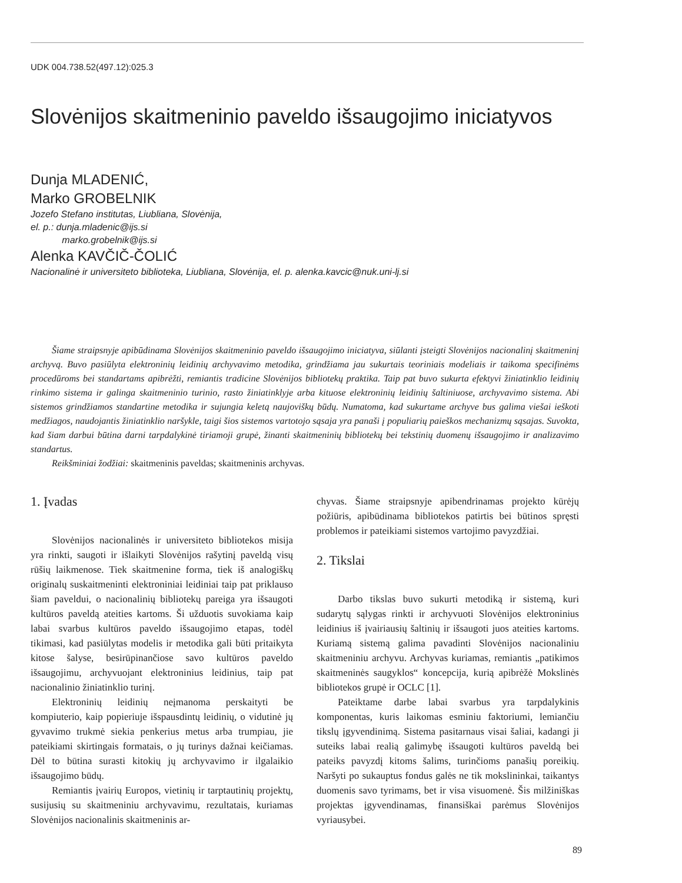UDK 004.738.52(497.12):025.3
Slovėnijos skaitmeninio paveldo išsaugojimo iniciatyvos
Dunja MLADENIĆ,
Marko GROBELNIK
Jozefo Stefano institutas, Liubliana, Slovėnija,
el. p.: dunja.mladenic@ijs.si
marko.grobelnik@ijs.si
Alenka KAVČIČ-ČOLIĆ
Nacionalinė ir universiteto biblioteka, Liubliana, Slovėnija, el. p. alenka.kavcic@nuk.uni-lj.si
Šiame straipsnyje apibūdinama Slovėnijos skaitmeninio paveldo išsaugojimo iniciatyva, siūlanti įsteigti Slovėnijos nacionalinį skaitmeninį archyvą. Buvo pasiūlyta elektroninių leidinių archyvavimo metodika, grindžiama jau sukurtais teoriniais modeliais ir taikoma specifinėms procedūroms bei standartams apibrėžti, remiantis tradicine Slovėnijos bibliotekų praktika. Taip pat buvo sukurta efektyvi žiniatinklio leidinių rinkimo sistema ir galinga skaitmeninio turinio, rasto žiniatinklyje arba kituose elektroninių leidinių šaltiniuose, archyvavimo sistema. Abi sistemos grindžiamos standartine metodika ir sujungia keletą naujoviškų būdų. Numatoma, kad sukurtame archyve bus galima viešai ieškoti medžiagos, naudojantis žiniatinklio naršykle, taigi šios sistemos vartotojo sąsaja yra panaši į populiarių paieškos mechanizmų sąsajas. Suvokta, kad šiam darbui būtina darni tarpdalykinė tiriamoji grupė, žinanti skaitmeninių bibliotekų bei tekstinių duomenų išsaugojimo ir analizavimo standartus.
Reikšminiai žodžiai: skaitmeninis paveldas; skaitmeninis archyvas.
1. Įvadas
Slovėnijos nacionalinės ir universiteto bibliotekos misija yra rinkti, saugoti ir išlaikyti Slovėnijos rašytinį paveldą visų rūšių laikmenose. Tiek skaitmenine forma, tiek iš analogiškų originalų suskaitmeninti elektroniniai leidiniai taip pat priklauso šiam paveldui, o nacionalinių bibliotekų pareiga yra išsaugoti kultūros paveldą ateities kartoms. Ši užduotis suvokiama kaip labai svarbus kultūros paveldo išsaugojimo etapas, todėl tikimasi, kad pasiūlytas modelis ir metodika gali būti pritaikyta kitose šalyse, besirūpinančiose savo kultūros paveldo išsaugojimu, archyvuojant elektroninius leidinius, taip pat nacionalinio žiniatinklio turinį.
Elektroninių leidinių neįmanoma perskaityti be kompiuterio, kaip popieriuje išspausdintų leidinių, o vidutinė jų gyvavimo trukmė siekia penkerius metus arba trumpiau, jie pateikiami skirtingais formatais, o jų turinys dažnai keičiamas. Dėl to būtina surasti kitokių jų archyvavimo ir ilgalaikio išsaugojimo būdų.
Remiantis įvairių Europos, vietinių ir tarptautinių projektų, susijusių su skaitmeniniu archyvavimu, rezultatais, kuriamas Slovėnijos nacionalinis skaitmeninis ar-
chyvas. Šiame straipsnyje apibendrinamas projekto kūrėjų požiūris, apibūdinama bibliotekos patirtis bei būtinos spręsti problemos ir pateikiami sistemos vartojimo pavyzdžiai.
2. Tikslai
Darbo tikslas buvo sukurti metodiką ir sistemą, kuri sudarytų sąlygas rinkti ir archyvuoti Slovėnijos elektroninius leidinius iš įvairiausių šaltinių ir išsaugoti juos ateities kartoms. Kuriamą sistemą galima pavadinti Slovėnijos nacionaliniu skaitmeniniu archyvu. Archyvas kuriamas, remiantis „patikimos skaitmeninės saugyklos“ koncepcija, kurią apibrėžė Mokslinės bibliotekos grupė ir OCLC [1].
Pateiktame darbe labai svarbus yra tarpdalykinis komponentas, kuris laikomas esminiu faktoriumi, lemiančiu tikslų įgyvendinimą. Sistema pasitarnaus visai šaliai, kadangi ji suteiks labai realią galimybę išsaugoti kultūros paveldą bei pateiks pavyzdį kitoms šalims, turinčioms panašių poreikių. Naršyti po sukauptus fondus galės ne tik mokslininkai, taikantys duomenis savo tyrimams, bet ir visa visuomenė. Šis milžiniškas projektas įgyvendinamas, finansiškai parėmus Slovėnijos vyriausybei.
89